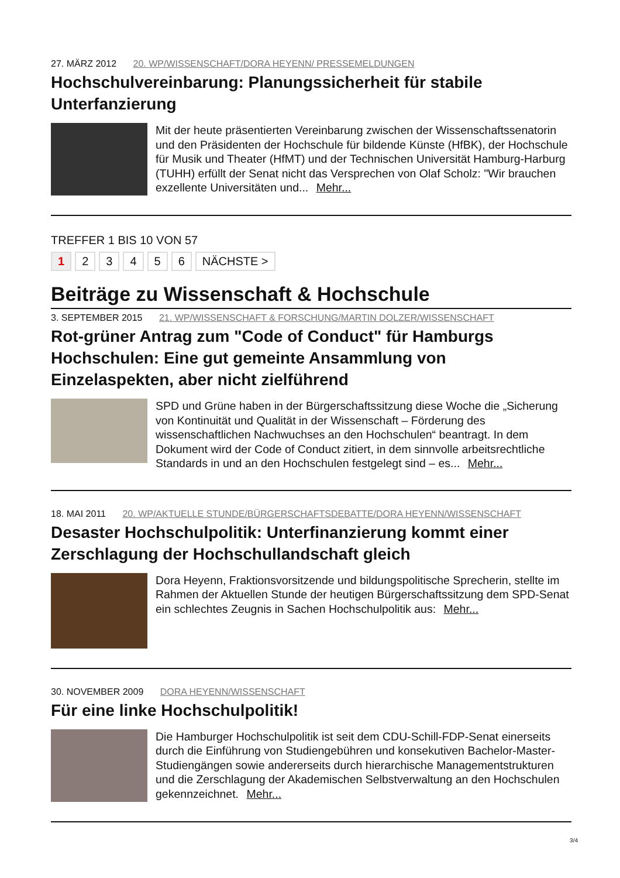27. MÄRZ 2012 20. WP/WISSENSCHAFT/DORA HEYENN/ PRESSEMELDUNGEN
Hochschulvereinbarung: Planungssicherheit für stabile Unterfanzierung
Mit der heute präsentierten Vereinbarung zwischen der Wissenschaftssenatorin und den Präsidenten der Hochschule für bildende Künste (HfBK), der Hochschule für Musik und Theater (HfMT) und der Technischen Universität Hamburg-Harburg (TUHH) erfüllt der Senat nicht das Versprechen von Olaf Scholz: "Wir brauchen exzellente Universitäten und... Mehr...
TREFFER 1 BIS 10 VON 57
1 2 3 4 5 6 NÄCHSTE >
Beiträge zu Wissenschaft & Hochschule
3. SEPTEMBER 2015 21. WP/WISSENSCHAFT & FORSCHUNG/MARTIN DOLZER/WISSENSCHAFT
Rot-grüner Antrag zum "Code of Conduct" für Hamburgs Hochschulen: Eine gut gemeinte Ansammlung von Einzelaspekten, aber nicht zielführend
SPD und Grüne haben in der Bürgerschaftssitzung diese Woche die „Sicherung von Kontinuität und Qualität in der Wissenschaft – Förderung des wissenschaftlichen Nachwuchses an den Hochschulen“ beantragt. In dem Dokument wird der Code of Conduct zitiert, in dem sinnvolle arbeitsrechtliche Standards in und an den Hochschulen festgelegt sind – es... Mehr...
18. MAI 2011 20. WP/AKTUELLE STUNDE/BÜRGERSCHAFTSDEBATTE/DORA HEYENN/WISSENSCHAFT
Desaster Hochschulpolitik: Unterfinanzierung kommt einer Zerschlagung der Hochschullandschaft gleich
Dora Heyenn, Fraktionsvorsitzende und bildungspolitische Sprecherin, stellte im Rahmen der Aktuellen Stunde der heutigen Bürgerschaftssitzung dem SPD-Senat ein schlechtes Zeugnis in Sachen Hochschulpolitik aus: Mehr...
30. NOVEMBER 2009 DORA HEYENN/WISSENSCHAFT
Für eine linke Hochschulpolitik!
Die Hamburger Hochschulpolitik ist seit dem CDU-Schill-FDP-Senat einerseits durch die Einführung von Studiengebühren und konsekutiven Bachelor-Master-Studiengängen sowie andererseits durch hierarchische Managementstrukturen und die Zerschlagung der Akademischen Selbstverwaltung an den Hochschulen gekennzeichnet. Mehr...
3/4